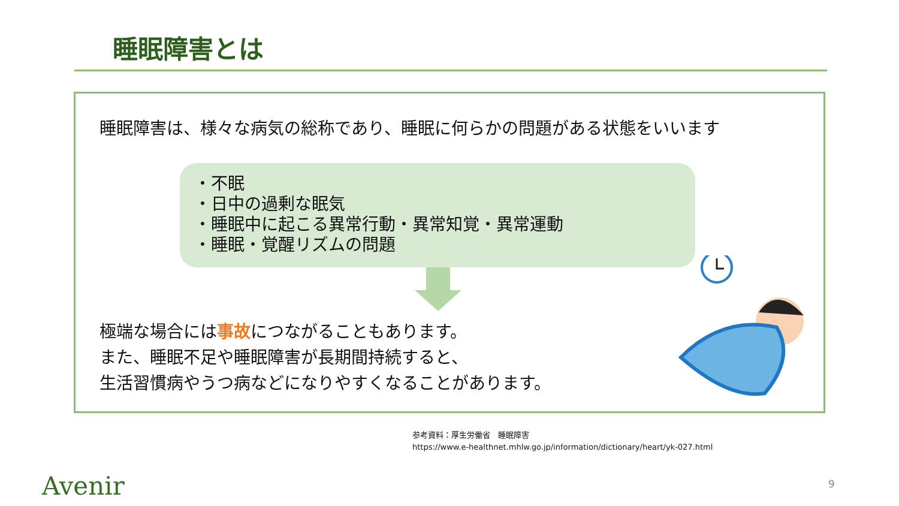睡眠障害とは
睡眠障害は、様々な病気の総称であり、睡眠に何らかの問題がある状態をいいます
・不眠
・日中の過剰な眠気
・睡眠中に起こる異常行動・異常知覚・異常運動
・睡眠・覚醒リズムの問題
極端な場合には事故につながることもあります。
また、睡眠不足や睡眠障害が長期間持続すると、
生活習慣病やうつ病などになりやすくなることがあります。
参考資料：厚生労働省　睡眠障害
https://www.e-healthnet.mhlw.go.jp/information/dictionary/heart/yk-027.html
Avenir 9